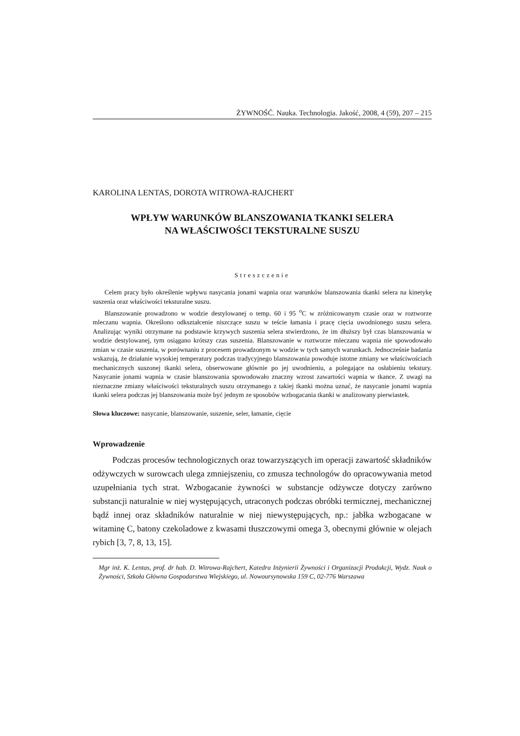ŻYWNOŚĆ. Nauka. Technologia. Jakość, 2008, 4 (59), 207 – 215
KAROLINA LENTAS, DOROTA WITROWA-RAJCHERT
WPŁYW WARUNKÓW BLANSZOWANIA TKANKI SELERA
NA WŁAŚCIWOŚCI TEKSTURALNE SUSZU
Streszczenie
Celem pracy było określenie wpływu nasycania jonami wapnia oraz warunków blanszowania tkanki selera na kinetykę suszenia oraz właściwości teksturalne suszu.
Blanszowanie prowadzono w wodzie destylowanej o temp. 60 i 95 <sup>o</sup>C w zróżnicowanym czasie oraz w roztworze mleczanu wapnia. Określono odkształcenie niszczące suszu w teście łamania i pracę cięcia uwodnionego suszu selera. Analizując wyniki otrzymane na podstawie krzywych suszenia selera stwierdzono, że im dłuższy był czas blanszowania w wodzie destylowanej, tym osiągano krótszy czas suszenia. Blanszowanie w roztworze mleczanu wapnia nie spowodowało zmian w czasie suszenia, w porównaniu z procesem prowadzonym w wodzie w tych samych warunkach. Jednocześnie badania wskazują, że działanie wysokiej temperatury podczas tradycyjnego blanszowania powoduje istotne zmiany we właściwościach mechanicznych suszonej tkanki selera, obserwowane głównie po jej uwodnieniu, a polegające na osłabieniu tekstury. Nasycanie jonami wapnia w czasie blanszowania spowodowało znaczny wzrost zawartości wapnia w tkance. Z uwagi na nieznaczne zmiany właściwości teksturalnych suszu otrzymanego z takiej tkanki można uznać, że nasycanie jonami wapnia tkanki selera podczas jej blanszowania może być jednym ze sposobów wzbogacania tkanki w analizowany pierwiastek.
Słowa kluczowe: nasycanie, blanszowanie, suszenie, seler, łamanie, cięcie
Wprowadzenie
Podczas procesów technologicznych oraz towarzyszących im operacji zawartość składników odżywczych w surowcach ulega zmniejszeniu, co zmusza technologów do opracowywania metod uzupełniania tych strat. Wzbogacanie żywności w substancje odżywcze dotyczy zarówno substancji naturalnie w niej występujących, utraconych podczas obróbki termicznej, mechanicznej bądź innej oraz składników naturalnie w niej niewystępujących, np.: jabłka wzbogacane w witaminę C, batony czekoladowe z kwasami tłuszczowymi omega 3, obecnymi głównie w olejach rybich [3, 7, 8, 13, 15].
Mgr inż. K. Lentas, prof. dr hab. D. Witrowa-Rajchert, Katedra Inżynierii Żywności i Organizacji Produkcji, Wydz. Nauk o Żywności, Szkoła Główna Gospodarstwa Wiejskiego, ul. Nowoursynowska 159 C, 02-776 Warszawa